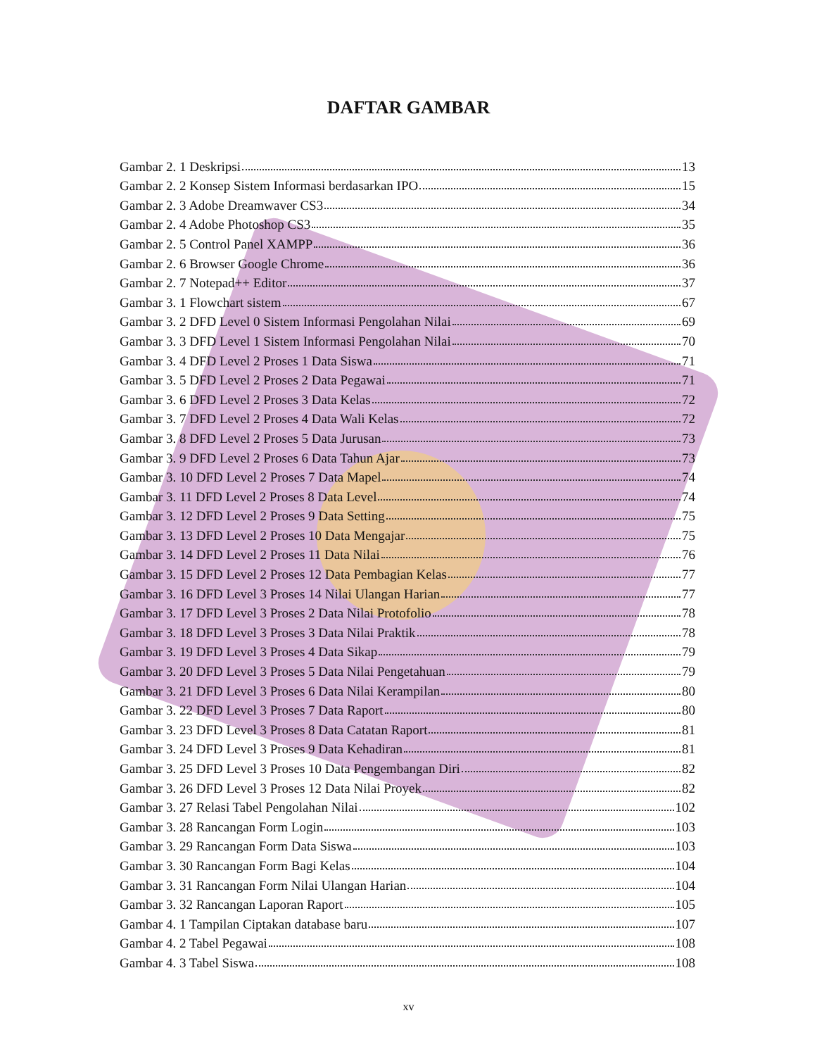DAFTAR GAMBAR
Gambar 2. 1 Deskripsi 13
Gambar 2. 2 Konsep Sistem Informasi berdasarkan IPO 15
Gambar 2. 3 Adobe Dreamwaver CS3 34
Gambar 2. 4 Adobe Photoshop CS3 35
Gambar 2. 5 Control Panel XAMPP 36
Gambar 2. 6 Browser Google Chrome 36
Gambar 2. 7 Notepad++ Editor 37
Gambar 3. 1 Flowchart sistem 67
Gambar 3. 2 DFD Level 0 Sistem Informasi Pengolahan Nilai 69
Gambar 3. 3 DFD Level 1 Sistem Informasi Pengolahan Nilai 70
Gambar 3. 4 DFD Level 2 Proses 1 Data Siswa 71
Gambar 3. 5 DFD Level 2 Proses 2 Data Pegawai 71
Gambar 3. 6 DFD Level 2 Proses 3 Data Kelas 72
Gambar 3. 7 DFD Level 2 Proses 4 Data Wali Kelas 72
Gambar 3. 8 DFD Level 2 Proses 5 Data Jurusan 73
Gambar 3. 9 DFD Level 2 Proses 6 Data Tahun Ajar 73
Gambar 3. 10 DFD Level 2 Proses 7 Data Mapel 74
Gambar 3. 11 DFD Level 2 Proses 8 Data Level 74
Gambar 3. 12 DFD Level 2 Proses 9 Data Setting 75
Gambar 3. 13 DFD Level 2 Proses 10 Data Mengajar 75
Gambar 3. 14 DFD Level 2 Proses 11 Data Nilai 76
Gambar 3. 15 DFD Level 2 Proses 12 Data Pembagian Kelas 77
Gambar 3. 16 DFD Level 3 Proses 14 Nilai Ulangan Harian 77
Gambar 3. 17 DFD Level 3 Proses 2 Data Nilai Protofolio 78
Gambar 3. 18 DFD Level 3 Proses 3 Data Nilai Praktik 78
Gambar 3. 19 DFD Level 3 Proses 4 Data Sikap 79
Gambar 3. 20 DFD Level 3 Proses 5 Data Nilai Pengetahuan 79
Gambar 3. 21 DFD Level 3 Proses 6 Data Nilai Kerampilan 80
Gambar 3. 22 DFD Level 3 Proses 7 Data Raport 80
Gambar 3. 23 DFD Level 3 Proses 8 Data Catatan Raport 81
Gambar 3. 24 DFD Level 3 Proses 9 Data Kehadiran 81
Gambar 3. 25 DFD Level 3 Proses 10 Data Pengembangan Diri 82
Gambar 3. 26 DFD Level 3 Proses 12 Data Nilai Proyek 82
Gambar 3. 27 Relasi Tabel Pengolahan Nilai 102
Gambar 3. 28 Rancangan Form Login 103
Gambar 3. 29 Rancangan Form Data Siswa 103
Gambar 3. 30 Rancangan Form Bagi Kelas 104
Gambar 3. 31 Rancangan Form Nilai Ulangan Harian 104
Gambar 3. 32 Rancangan Laporan Raport 105
Gambar 4. 1 Tampilan Ciptakan database baru 107
Gambar 4. 2 Tabel Pegawai 108
Gambar 4. 3 Tabel Siswa 108
xv